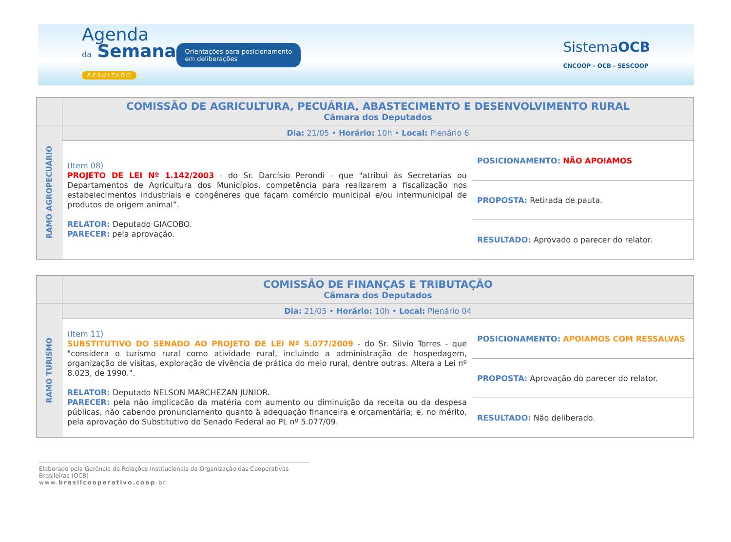Agenda
da Semana
RESULTADO
Orientações para posicionamento
em deliberações
SistemaOCB
CNCOOP - OCB - SESCOOP
| | COMISSÃO DE AGRICULTURA, PECUÁRIA, ABASTECIMENTO E DESENVOLVIMENTO RURAL Câmara dos Deputados | |
| RAMO AGROPECUÁRIO | Dia: 21/05 • Horário: 10h • Local: Plenário 6 | |
| | (Item 08) PROJETO DE LEI Nº 1.142/2003 - do Sr. Darcísio Perondi - que "atribui às Secretarias ou Departamentos de Agricultura dos Municípios, competência para realizarem a fiscalização nos estabelecimentos industriais e congêneres que façam comércio municipal e/ou intermunicipal de produtos de origem animal”. RELATOR: Deputado GIACOBO. PARECER: pela aprovação. | POSICIONAMENTO: NÃO APOIAMOS |
| | | PROPOSTA: Retirada de pauta. |
| | | RESULTADO: Aprovado o parecer do relator. |
| | COMISSÃO DE FINANÇAS E TRIBUTAÇÃO Câmara dos Deputados | |
| RAMO TURISMO | Dia: 21/05 • Horário: 10h • Local: Plenário 04 | |
| | (Item 11) SUBSTITUTIVO DO SENADO AO PROJETO DE LEI Nº 5.077/2009 - do Sr. Silvio Torres - que "considera o turismo rural como atividade rural, incluindo a administração de hospedagem, organização de visitas, exploração de vivência de prática do meio rural, dentre outras. Altera a Lei nº 8.023, de 1990.". RELATOR: Deputado NELSON MARCHEZAN JUNIOR. PARECER: pela não implicação da matéria com aumento ou diminuição da receita ou da despesa públicas, não cabendo pronunciamento quanto à adequação financeira e orçamentária; e, no mérito, pela aprovação do Substitutivo do Senado Federal ao PL nº 5.077/09. | POSICIONAMENTO: APOIAMOS COM RESSALVAS |
| | | PROPOSTA: Aprovação do parecer do relator. |
| | | RESULTADO: Não deliberado. |
Elaborado pela Gerência de Relações Institucionais da Organização das Cooperativas Brasileiras (OCB)
www.brasilcooperativo.coop.br